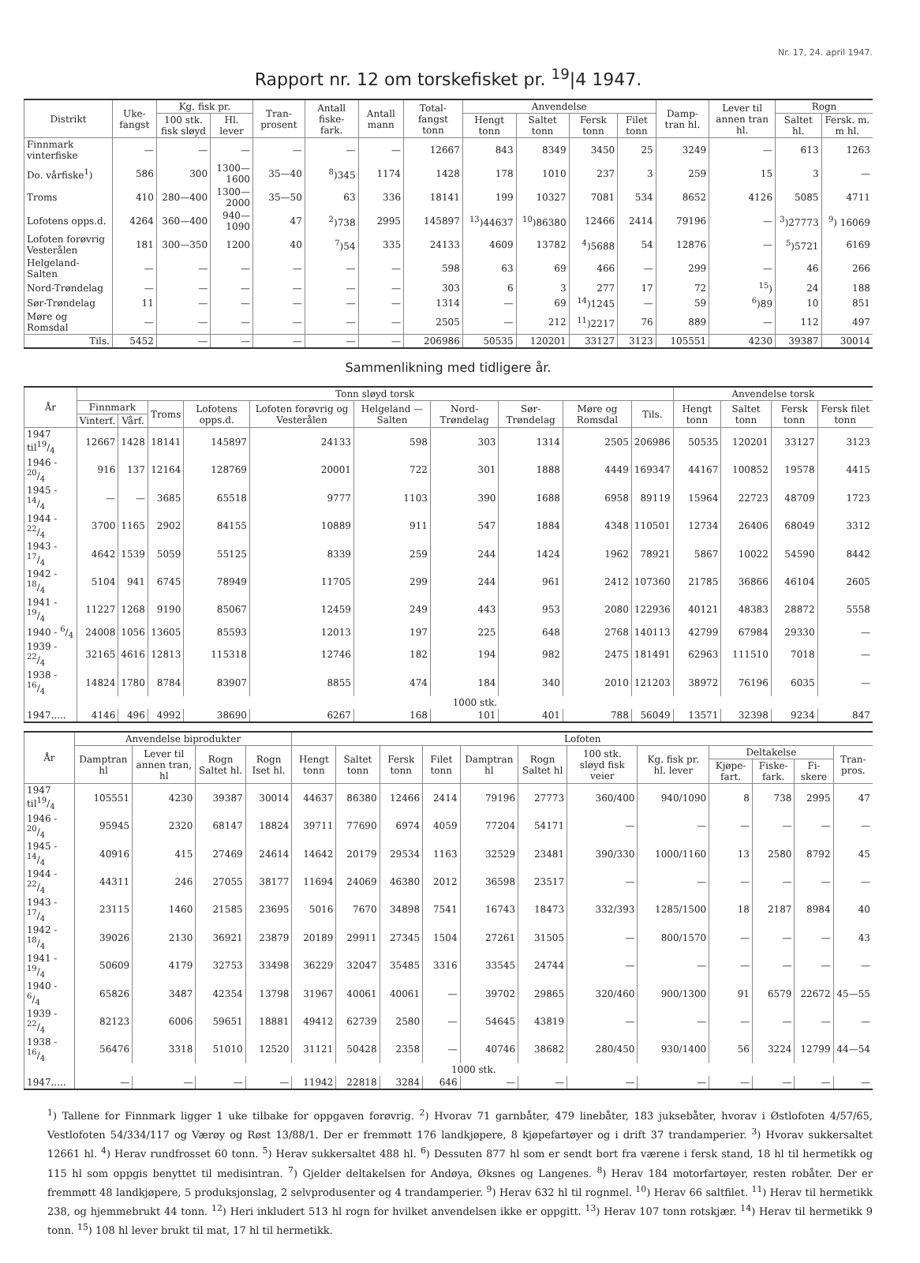Nr. 17, 24. april 1947.
Rapport nr. 12 om torskefisket pr. <sup>19</sup>|4 1947.
| Distrikt | Uke-fangst | Kg. fisk pr. | | Tran-prosent | Antall fiske-fark. | Antall mann | Total-fangst tonn | Anvendelse | | | | Damp-tran hl. | Lever til annen tran hl. | Rogn | |
| --- | --- | --- | --- | --- | --- | --- | --- | --- | --- | --- | --- | --- | --- | --- | --- |
| | | 100 stk. fisk sløyd | Hl. lever | | | | | Hengt tonn | Saltet tonn | Fersk tonn | Filet tonn | | | Saltet hl. | Fersk. m. m hl. |
| Finnmark vinterfiske | — | — | — | — | — | — | 12667 | 843 | 8349 | 3450 | 25 | 3249 | — | 613 | 1263 |
| Do. vårfiske<sup>1</sup>) | 586 | 300 | 1300—1600 | 35—40 | <sup>8</sup>)345 | 1174 | 1428 | 178 | 1010 | 237 | 3 | 259 | 15 | 3 | — |
| Troms | 410 | 280—400 | 1300—2000 | 35—50 | 63 | 336 | 18141 | 199 | 10327 | 7081 | 534 | 8652 | 4126 | 5085 | 4711 |
| Lofotens opps.d. | 4264 | 360—400 | 940—1090 | 47 | <sup>2</sup>)738 | 2995 | 145897 | <sup>13</sup>)44637 | <sup>10</sup>)86380 | 12466 | 2414 | 79196 | — | <sup>3</sup>)27773 | <sup>9</sup>) 16069 |
| Lofoten forøvrig Vesterålen | 181 | 300—350 | 1200 | 40 | <sup>7</sup>)54 | 335 | 24133 | 4609 | 13782 | <sup>4</sup>)5688 | 54 | 12876 | — | <sup>5</sup>)5721 | 6169 |
| Helgeland-Salten | — | — | — | — | — | — | 598 | 63 | 69 | 466 | — | 299 | — | 46 | 266 |
| Nord-Trøndelag | — | — | — | — | — | — | 303 | 6 | 3 | 277 | 17 | 72 | <sup>15</sup>) | 24 | 188 |
| Sør-Trøndelag | 11 | — | — | — | — | — | 1314 | — | 69 | <sup>14</sup>)1245 | — | 59 | <sup>6</sup>)89 | 10 | 851 |
| Møre og Romsdal | — | — | — | — | — | — | 2505 | — | 212 | <sup>11</sup>)2217 | 76 | 889 | — | 112 | 497 |
| Tils. | 5452 | — | — | — | — | — | 206986 | 50535 | 120201 | 33127 | 3123 | 105551 | 4230 | 39387 | 30014 |
Sammenlikning med tidligere år.
| År | Tonn sløyd torsk | | | | | | | | | | Anvendelse torsk | | | |
| --- | --- | --- | --- | --- | --- | --- | --- | --- | --- | --- | --- | --- | --- | --- |
| | Finnmark | | Troms | Lofotens opps.d. | Lofoten forøvrig og Vesterålen | Helgeland —Salten | Nord-Trøndelag | Sør-Trøndelag | Møre og Romsdal | Tils. | Hengt tonn | Saltet tonn | Fersk tonn | Fersk filet tonn |
| | Vinterf. | Vårf. | | | | | | | | | | | | |
| 1947 til19/4 | 12667 | 1428 | 18141 | 145897 | 24133 | 598 | 303 | 1314 | 2505 | 206986 | 50535 | 120201 | 33127 | 3123 |
| 1946 - 20/4 | 916 | 137 | 12164 | 128769 | 20001 | 722 | 301 | 1888 | 4449 | 169347 | 44167 | 100852 | 19578 | 4415 |
| 1945 - 14/4 | — | — | 3685 | 65518 | 9777 | 1103 | 390 | 1688 | 6958 | 89119 | 15964 | 22723 | 48709 | 1723 |
| 1944 - 22/4 | 3700 | 1165 | 2902 | 84155 | 10889 | 911 | 547 | 1884 | 4348 | 110501 | 12734 | 26406 | 68049 | 3312 |
| 1943 - 17/4 | 4642 | 1539 | 5059 | 55125 | 8339 | 259 | 244 | 1424 | 1962 | 78921 | 5867 | 10022 | 54590 | 8442 |
| 1942 - 18/4 | 5104 | 941 | 6745 | 78949 | 11705 | 299 | 244 | 961 | 2412 | 107360 | 21785 | 36866 | 46104 | 2605 |
| 1941 - 19/4 | 11227 | 1268 | 9190 | 85067 | 12459 | 249 | 443 | 953 | 2080 | 122936 | 40121 | 48383 | 28872 | 5558 |
| 1940 - 6/4 | 24008 | 1056 | 13605 | 85593 | 12013 | 197 | 225 | 648 | 2768 | 140113 | 42799 | 67984 | 29330 | — |
| 1939 - 22/4 | 32165 | 4616 | 12813 | 115318 | 12746 | 182 | 194 | 982 | 2475 | 181491 | 62963 | 111510 | 7018 | — |
| 1938 - 16/4 | 14824 | 1780 | 8784 | 83907 | 8855 | 474 | 184 | 340 | 2010 | 121203 | 38972 | 76196 | 6035 | — |
| | 1000 stk. | | | | | | | | | | | | | |
| 1947..... | 4146 | 496 | 4992 | 38690 | 6267 | 168 | 101 | 401 | 788 | 56049 | 13571 | 32398 | 9234 | 847 |
| År | Anvendelse biprodukter | | | | Lofoten | | | | | | | | | | | |
| --- | --- | --- | --- | --- | --- | --- | --- | --- | --- | --- | --- | --- | --- | --- | --- | --- |
| | Damptran hl | Lever til annen tran, hl | Rogn Saltet hl. | Rogn Iset hl. | Hengt tonn | Saltet tonn | Fersk tonn | Filet tonn | Damptran hl | Rogn Saltet hl | 100 stk. sløyd fisk veier | Kg. fisk pr. hl. lever | Deltakelse | | | Tran-pros. |
| | | | | | | | | | | | | | Kjøpe-fart. | Fiske-fark. | Fi-skere | |
| 1947 til19/4 | 105551 | 4230 | 39387 | 30014 | 44637 | 86380 | 12466 | 2414 | 79196 | 27773 | 360/400 | 940/1090 | 8 | 738 | 2995 | 47 |
| 1946 - 20/4 | 95945 | 2320 | 68147 | 18824 | 39711 | 77690 | 6974 | 4059 | 77204 | 54171 | — | — | — | — | — | — |
| 1945 - 14/4 | 40916 | 415 | 27469 | 24614 | 14642 | 20179 | 29534 | 1163 | 32529 | 23481 | 390/330 | 1000/1160 | 13 | 2580 | 8792 | 45 |
| 1944 - 22/4 | 44311 | 246 | 27055 | 38177 | 11694 | 24069 | 46380 | 2012 | 36598 | 23517 | — | — | — | — | — | — |
| 1943 - 17/4 | 23115 | 1460 | 21585 | 23695 | 5016 | 7670 | 34898 | 7541 | 16743 | 18473 | 332/393 | 1285/1500 | 18 | 2187 | 8984 | 40 |
| 1942 - 18/4 | 39026 | 2130 | 36921 | 23879 | 20189 | 29911 | 27345 | 1504 | 27261 | 31505 | — | 800/1570 | — | — | — | 43 |
| 1941 - 19/4 | 50609 | 4179 | 32753 | 33498 | 36229 | 32047 | 35485 | 3316 | 33545 | 24744 | — | — | — | — | — | — |
| 1940 - 6/4 | 65826 | 3487 | 42354 | 13798 | 31967 | 40061 | 40061 | — | 39702 | 29865 | 320/460 | 900/1300 | 91 | 6579 | 22672 | 45—55 |
| 1939 - 22/4 | 82123 | 6006 | 59651 | 18881 | 49412 | 62739 | 2580 | — | 54645 | 43819 | — | — | — | — | — | — |
| 1938 - 16/4 | 56476 | 3318 | 51010 | 12520 | 31121 | 50428 | 2358 | — | 40746 | 38682 | 280/450 | 930/1400 | 56 | 3224 | 12799 | 44—54 |
| | 1000 stk. | | | | | | | | | | | | | | | |
| 1947..... | — | — | — | — | 11942 | 22818 | 3284 | 646 | — | — | — | — | — | — | — | — |
<sup>1</sup>) Tallene for Finnmark ligger 1 uke tilbake for oppgaven forøvrig. <sup>2</sup>) Hvorav 71 garnbåter, 479 linebåter, 183 juksebåter, hvorav i Østlofoten 4/57/65, Vestlofoten 54/334/117 og Værøy og Røst 13/88/1. Der er fremmøtt 176 landkjøpere, 8 kjøpefartøyer og i drift 37 trandamperier. <sup>3</sup>) Hvorav sukkersaltet 12661 hl. <sup>4</sup>) Herav rundfrosset 60 tonn. <sup>5</sup>) Herav sukkersaltet 488 hl. <sup>6</sup>) Dessuten 877 hl som er sendt bort fra værene i fersk stand, 18 hl til hermetikk og 115 hl som oppgis benyttet til medisintran. <sup>7</sup>) Gjelder deltakelsen for Andøya, Øksnes og Langenes. <sup>8</sup>) Herav 184 motorfartøyer, resten robåter. Der er fremmøtt 48 landkjøpere, 5 produksjonslag, 2 selvprodusenter og 4 trandamperier. <sup>9</sup>) Herav 632 hl til rognmel. <sup>10</sup>) Herav 66 saltfilet. <sup>11</sup>) Herav til hermetikk 238, og hjemmebrukt 44 tonn. <sup>12</sup>) Heri inkludert 513 hl rogn for hvilket anvendelsen ikke er oppgitt. <sup>13</sup>) Herav 107 tonn rotskjær. <sup>14</sup>) Herav til hermetikk 9 tonn. <sup>15</sup>) 108 hl lever brukt til mat, 17 hl til hermetikk.